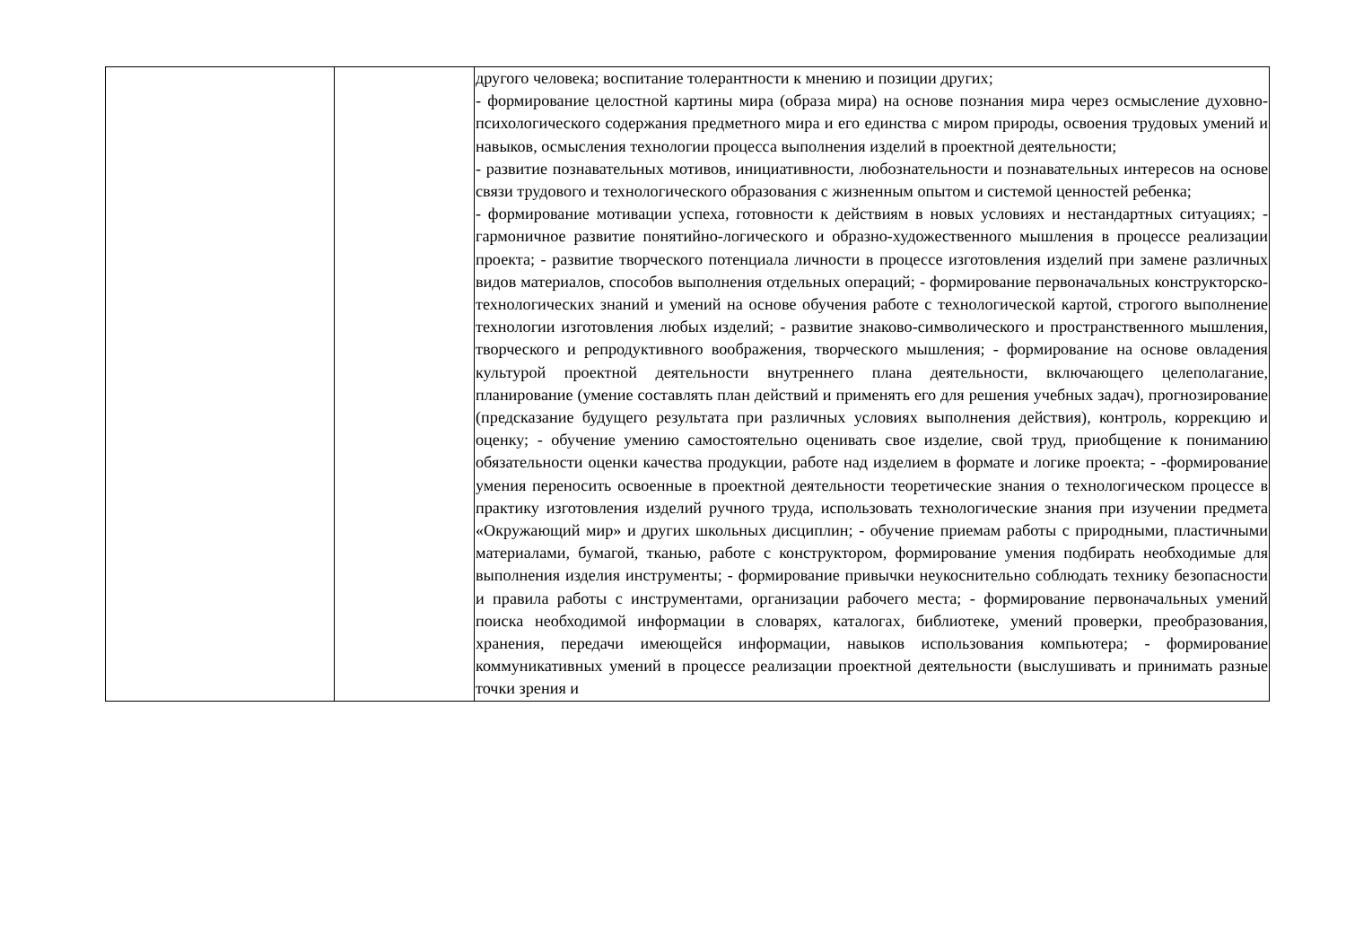| | | другого человека; воспитание толерантности к мнению и позиции других; - формирование целостной картины мира (образа мира) на основе познания мира через осмысление духовно-психологического содержания предметного мира и его единства с миром природы, освоения трудовых умений и навыков, осмысления технологии процесса выполнения изделий в проектной деятельности; - развитие познавательных мотивов, инициативности, любознательности и познавательных интересов на основе связи трудового и технологического образования с жизненным опытом и системой ценностей ребенка; - формирование мотивации успеха, готовности к действиям в новых условиях и нестандартных ситуациях; - гармоничное развитие понятийно-логического и образно-художественного мышления в процессе реализации проекта; - развитие творческого потенциала личности в процессе изготовления изделий при замене различных видов материалов, способов выполнения отдельных операций; - формирование первоначальных конструкторско-технологических знаний и умений на основе обучения работе с технологической картой, строгого выполнение технологии изготовления любых изделий; - развитие знаково-символического и пространственного мышления, творческого и репродуктивного воображения, творческого мышления; - формирование на основе овладения культурой проектной деятельности внутреннего плана деятельности, включающего целеполагание, планирование (умение составлять план действий и применять его для решения учебных задач), прогнозирование (предсказание будущего результата при различных условиях выполнения действия), контроль, коррекцию и оценку; - обучение умению самостоятельно оценивать свое изделие, свой труд, приобщение к пониманию обязательности оценки качества продукции, работе над изделием в формате и логике проекта; - -формирование умения переносить освоенные в проектной деятельности теоретические знания о технологическом процессе в практику изготовления изделий ручного труда, использовать технологические знания при изучении предмета «Окружающий мир» и других школьных дисциплин; - обучение приемам работы с природными, пластичными материалами, бумагой, тканью, работе с конструктором, формирование умения подбирать необходимые для выполнения изделия инструменты; - формирование привычки неукоснительно соблюдать технику безопасности и правила работы с инструментами, организации рабочего места; - формирование первоначальных умений поиска необходимой информации в словарях, каталогах, библиотеке, умений проверки, преобразования, хранения, передачи имеющейся информации, навыков использования компьютера; - формирование коммуникативных умений в процессе реализации проектной деятельности (выслушивать и принимать разные точки зрения и |